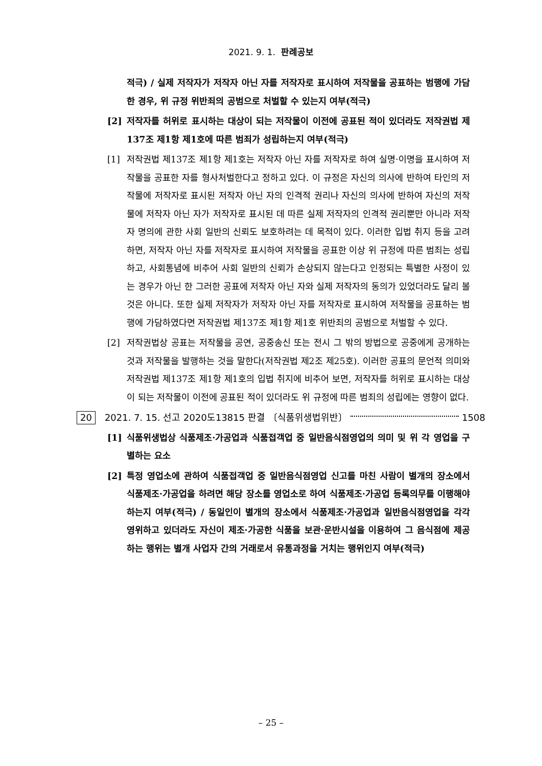2021. 9. 1. 판례공보
적극) / 실제 저작자가 저작자 아닌 자를 저작자로 표시하여 저작물을 공표하는 범행에 가담한 경우, 위 규정 위반죄의 공범으로 처벌할 수 있는지 여부(적극)
[2] 저작자를 허위로 표시하는 대상이 되는 저작물이 이전에 공표된 적이 있더라도 저작권법 제137조 제1항 제1호에 따른 범죄가 성립하는지 여부(적극)
[1] 저작권법 제137조 제1항 제1호는 저작자 아닌 자를 저작자로 하여 실명·이명을 표시하여 저작물을 공표한 자를 형사처벌한다고 정하고 있다. 이 규정은 자신의 의사에 반하여 타인의 저작물에 저작자로 표시된 저작자 아닌 자의 인격적 권리나 자신의 의사에 반하여 자신의 저작물에 저작자 아닌 자가 저작자로 표시된 데 따른 실제 저작자의 인격적 권리뿐만 아니라 저작자 명의에 관한 사회 일반의 신뢰도 보호하려는 데 목적이 있다. 이러한 입법 취지 등을 고려하면, 저작자 아닌 자를 저작자로 표시하여 저작물을 공표한 이상 위 규정에 따른 범죄는 성립하고, 사회통념에 비추어 사회 일반의 신뢰가 손상되지 않는다고 인정되는 특별한 사정이 있는 경우가 아닌 한 그러한 공표에 저작자 아닌 자와 실제 저작자의 동의가 있었더라도 달리 볼 것은 아니다. 또한 실제 저작자가 저작자 아닌 자를 저작자로 표시하여 저작물을 공표하는 범행에 가담하였다면 저작권법 제137조 제1항 제1호 위반죄의 공범으로 처벌할 수 있다.
[2] 저작권법상 공표는 저작물을 공연, 공중송신 또는 전시 그 밖의 방법으로 공중에게 공개하는 것과 저작물을 발행하는 것을 말한다(저작권법 제2조 제25호). 이러한 공표의 문언적 의미와 저작권법 제137조 제1항 제1호의 입법 취지에 비추어 보면, 저작자를 허위로 표시하는 대상이 되는 저작물이 이전에 공표된 적이 있더라도 위 규정에 따른 범죄의 성립에는 영향이 없다.
20 2021. 7. 15. 선고 2020도13815 판결 〔식품위생법위반〕 1508
[1] 식품위생법상 식품제조·가공업과 식품접객업 중 일반음식점영업의 의미 및 위 각 영업을 구별하는 요소
[2] 특정 영업소에 관하여 식품접객업 중 일반음식점영업 신고를 마친 사람이 별개의 장소에서 식품제조·가공업을 하려면 해당 장소를 영업소로 하여 식품제조·가공업 등록의무를 이행해야 하는지 여부(적극) / 동일인이 별개의 장소에서 식품제조·가공업과 일반음식점영업을 각각 영위하고 있더라도 자신이 제조·가공한 식품을 보관·운반시설을 이용하여 그 음식점에 제공하는 행위는 별개 사업자 간의 거래로서 유통과정을 거치는 행위인지 여부(적극)
– 25 –